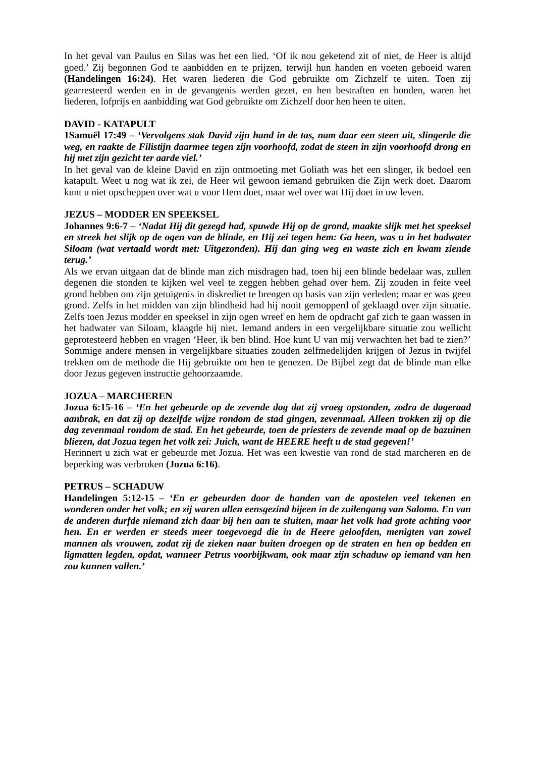In het geval van Paulus en Silas was het een lied. ‘Of ik nou geketend zit of niet, de Heer is altijd goed.’ Zij begonnen God te aanbidden en te prijzen, terwijl hun handen en voeten geboeid waren (Handelingen 16:24). Het waren liederen die God gebruikte om Zichzelf te uiten. Toen zij gearresteerd werden en in de gevangenis werden gezet, en hen bestraften en bonden, waren het liederen, lofprijs en aanbidding wat God gebruikte om Zichzelf door hen heen te uiten.
DAVID - KATAPULT
1Samuël 17:49 – ‘Vervolgens stak David zijn hand in de tas, nam daar een steen uit, slingerde die weg, en raakte de Filistijn daarmee tegen zijn voorhoofd, zodat de steen in zijn voorhoofd drong en hij met zijn gezicht ter aarde viel.’
In het geval van de kleine David en zijn ontmoeting met Goliath was het een slinger, ik bedoel een katapult. Weet u nog wat ik zei, de Heer wil gewoon iemand gebruiken die Zijn werk doet. Daarom kunt u niet opscheppen over wat u voor Hem doet, maar wel over wat Hij doet in uw leven.
JEZUS – MODDER EN SPEEKSEL
Johannes 9:6-7 – ‘Nadat Hij dit gezegd had, spuwde Hij op de grond, maakte slijk met het speeksel en streek het slijk op de ogen van de blinde, en Hij zei tegen hem: Ga heen, was u in het badwater Siloam (wat vertaald wordt met: Uitgezonden). Hij dan ging weg en waste zich en kwam ziende terug.’
Als we ervan uitgaan dat de blinde man zich misdragen had, toen hij een blinde bedelaar was, zullen degenen die stonden te kijken wel veel te zeggen hebben gehad over hem. Zij zouden in feite veel grond hebben om zijn getuigenis in diskrediet te brengen op basis van zijn verleden; maar er was geen grond. Zelfs in het midden van zijn blindheid had hij nooit gemopperd of geklaagd over zijn situatie. Zelfs toen Jezus modder en speeksel in zijn ogen wreef en hem de opdracht gaf zich te gaan wassen in het badwater van Siloam, klaagde hij niet. Iemand anders in een vergelijkbare situatie zou wellicht geprotesteerd hebben en vragen ‘Heer, ik ben blind. Hoe kunt U van mij verwachten het bad te zien?’ Sommige andere mensen in vergelijkbare situaties zouden zelfmedelijden krijgen of Jezus in twijfel trekken om de methode die Hij gebruikte om hen te genezen. De Bijbel zegt dat de blinde man elke door Jezus gegeven instructie gehoorzaamde.
JOZUA – MARCHEREN
Jozua 6:15-16 – ‘En het gebeurde op de zevende dag dat zij vroeg opstonden, zodra de dageraad aanbrak, en dat zij op dezelfde wijze rondom de stad gingen, zevenmaal. Alleen trokken zij op die dag zevenmaal rondom de stad. En het gebeurde, toen de priesters de zevende maal op de bazuinen bliezen, dat Jozua tegen het volk zei: Juich, want de HEERE heeft u de stad gegeven!’
Herinnert u zich wat er gebeurde met Jozua. Het was een kwestie van rond de stad marcheren en de beperking was verbroken (Jozua 6:16).
PETRUS – SCHADUW
Handelingen 5:12-15 – ‘En er gebeurden door de handen van de apostelen veel tekenen en wonderen onder het volk; en zij waren allen eensgezind bijeen in de zuilengang van Salomo. En van de anderen durfde niemand zich daar bij hen aan te sluiten, maar het volk had grote achting voor hen. En er werden er steeds meer toegevoegd die in de Heere geloofden, menigten van zowel mannen als vrouwen, zodat zij de zieken naar buiten droegen op de straten en hen op bedden en ligmatten legden, opdat, wanneer Petrus voorbijkwam, ook maar zijn schaduw op iemand van hen zou kunnen vallen.’